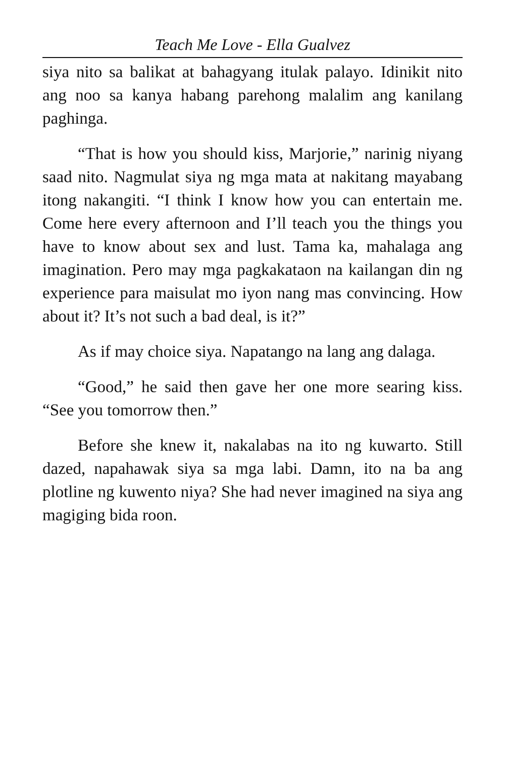Teach Me Love - Ella Gualvez
siya nito sa balikat at bahagyang itulak palayo. Idinikit nito ang noo sa kanya habang parehong malalim ang kanilang paghinga.
“That is how you should kiss, Marjorie,” narinig niyang saad nito. Nagmulat siya ng mga mata at nakitang mayabang itong nakangiti. “I think I know how you can entertain me. Come here every afternoon and I’ll teach you the things you have to know about sex and lust. Tama ka, mahalaga ang imagination. Pero may mga pagkakataon na kailangan din ng experience para maisulat mo iyon nang mas convincing. How about it? It’s not such a bad deal, is it?”
As if may choice siya. Napatango na lang ang dalaga.
“Good,” he said then gave her one more searing kiss. “See you tomorrow then.”
Before she knew it, nakalabas na ito ng kuwarto. Still dazed, napahawak siya sa mga labi. Damn, ito na ba ang plotline ng kuwento niya? She had never imagined na siya ang magiging bida roon.